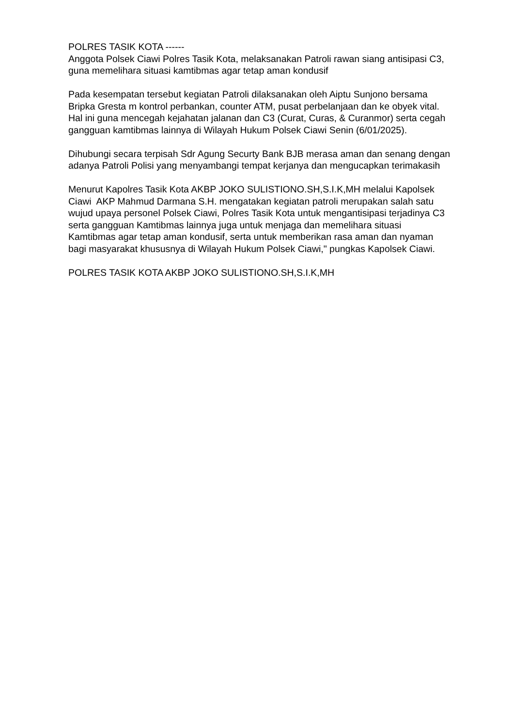POLRES TASIK KOTA ------
Anggota Polsek Ciawi Polres Tasik Kota, melaksanakan Patroli rawan siang antisipasi C3, guna memelihara situasi kamtibmas agar tetap aman kondusif
Pada kesempatan tersebut kegiatan Patroli dilaksanakan oleh Aiptu Sunjono bersama Bripka Gresta m kontrol perbankan, counter ATM, pusat perbelanjaan dan ke obyek vital. Hal ini guna mencegah kejahatan jalanan dan C3 (Curat, Curas, & Curanmor) serta cegah gangguan kamtibmas lainnya di Wilayah Hukum Polsek Ciawi Senin (6/01/2025).
Dihubungi secara terpisah Sdr Agung Securty Bank BJB merasa aman dan senang dengan adanya Patroli Polisi yang menyambangi tempat kerjanya dan mengucapkan terimakasih
Menurut Kapolres Tasik Kota AKBP JOKO SULISTIONO.SH,S.I.K,MH melalui Kapolsek Ciawi AKP Mahmud Darmana S.H. mengatakan kegiatan patroli merupakan salah satu wujud upaya personel Polsek Ciawi, Polres Tasik Kota untuk mengantisipasi terjadinya C3 serta gangguan Kamtibmas lainnya juga untuk menjaga dan memelihara situasi Kamtibmas agar tetap aman kondusif, serta untuk memberikan rasa aman dan nyaman bagi masyarakat khususnya di Wilayah Hukum Polsek Ciawi," pungkas Kapolsek Ciawi.
POLRES TASIK KOTA AKBP JOKO SULISTIONO.SH,S.I.K,MH